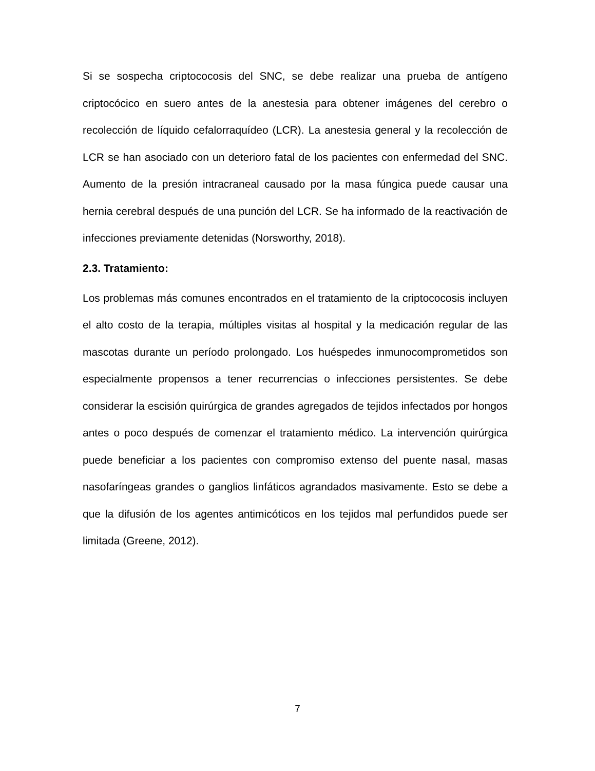Si se sospecha criptococosis del SNC, se debe realizar una prueba de antígeno criptocócico en suero antes de la anestesia para obtener imágenes del cerebro o recolección de líquido cefalorraquídeo (LCR). La anestesia general y la recolección de LCR se han asociado con un deterioro fatal de los pacientes con enfermedad del SNC. Aumento de la presión intracraneal causado por la masa fúngica puede causar una hernia cerebral después de una punción del LCR. Se ha informado de la reactivación de infecciones previamente detenidas (Norsworthy, 2018).
2.3. Tratamiento:
Los problemas más comunes encontrados en el tratamiento de la criptococosis incluyen el alto costo de la terapia, múltiples visitas al hospital y la medicación regular de las mascotas durante un período prolongado. Los huéspedes inmunocomprometidos son especialmente propensos a tener recurrencias o infecciones persistentes. Se debe considerar la escisión quirúrgica de grandes agregados de tejidos infectados por hongos antes o poco después de comenzar el tratamiento médico. La intervención quirúrgica puede beneficiar a los pacientes con compromiso extenso del puente nasal, masas nasofaríngeas grandes o ganglios linfáticos agrandados masivamente. Esto se debe a que la difusión de los agentes antimicóticos en los tejidos mal perfundidos puede ser limitada (Greene, 2012).
7